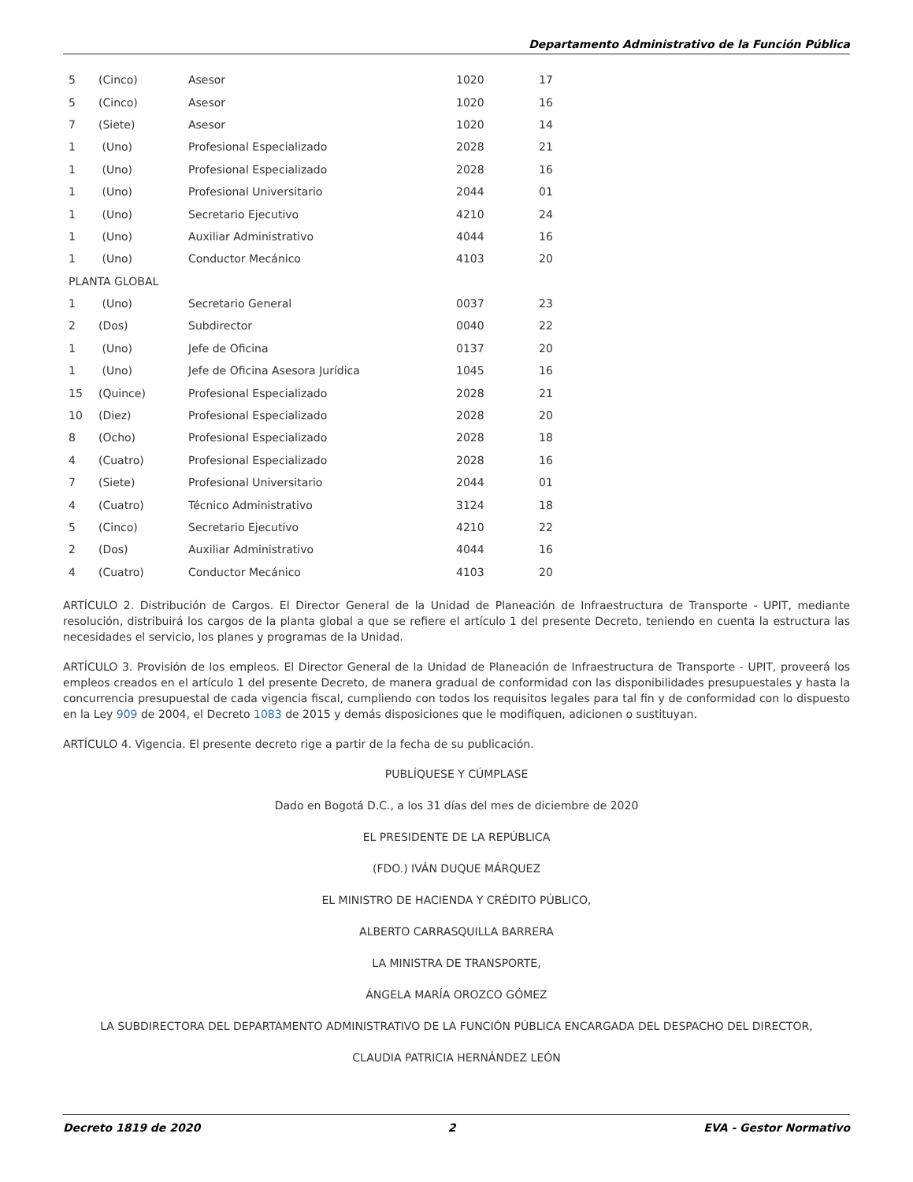Departamento Administrativo de la Función Pública
| 5 | (Cinco) | Asesor | 1020 | 17 |
| 5 | (Cinco) | Asesor | 1020 | 16 |
| 7 | (Siete) | Asesor | 1020 | 14 |
| 1 | (Uno) | Profesional Especializado | 2028 | 21 |
| 1 | (Uno) | Profesional Especializado | 2028 | 16 |
| 1 | (Uno) | Profesional Universitario | 2044 | 01 |
| 1 | (Uno) | Secretario Ejecutivo | 4210 | 24 |
| 1 | (Uno) | Auxiliar Administrativo | 4044 | 16 |
| 1 | (Uno) | Conductor Mecánico | 4103 | 20 |
| PLANTA GLOBAL | | | | |
| 1 | (Uno) | Secretario General | 0037 | 23 |
| 2 | (Dos) | Subdirector | 0040 | 22 |
| 1 | (Uno) | Jefe de Oficina | 0137 | 20 |
| 1 | (Uno) | Jefe de Oficina Asesora Jurídica | 1045 | 16 |
| 15 | (Quince) | Profesional Especializado | 2028 | 21 |
| 10 | (Diez) | Profesional Especializado | 2028 | 20 |
| 8 | (Ocho) | Profesional Especializado | 2028 | 18 |
| 4 | (Cuatro) | Profesional Especializado | 2028 | 16 |
| 7 | (Siete) | Profesional Universitario | 2044 | 01 |
| 4 | (Cuatro) | Técnico Administrativo | 3124 | 18 |
| 5 | (Cinco) | Secretario Ejecutivo | 4210 | 22 |
| 2 | (Dos) | Auxiliar Administrativo | 4044 | 16 |
| 4 | (Cuatro) | Conductor Mecánico | 4103 | 20 |
ARTÍCULO 2. Distribución de Cargos. El Director General de la Unidad de Planeación de Infraestructura de Transporte - UPIT, mediante resolución, distribuirá los cargos de la planta global a que se refiere el artículo 1 del presente Decreto, teniendo en cuenta la estructura las necesidades el servicio, los planes y programas de la Unidad.
ARTÍCULO 3. Provisión de los empleos. El Director General de la Unidad de Planeación de Infraestructura de Transporte - UPIT, proveerá los empleos creados en el artículo 1 del presente Decreto, de manera gradual de conformidad con las disponibilidades presupuestales y hasta la concurrencia presupuestal de cada vigencia fiscal, cumpliendo con todos los requisitos legales para tal fin y de conformidad con lo dispuesto en la Ley 909 de 2004, el Decreto 1083 de 2015 y demás disposiciones que le modifiquen, adicionen o sustituyan.
ARTÍCULO 4. Vigencia. El presente decreto rige a partir de la fecha de su publicación.
PUBLÍQUESE Y CÚMPLASE
Dado en Bogotá D.C., a los 31 días del mes de diciembre de 2020
EL PRESIDENTE DE LA REPÚBLICA
(FDO.) IVÁN DUQUE MÁRQUEZ
EL MINISTRO DE HACIENDA Y CRÉDITO PÚBLICO,
ALBERTO CARRASQUILLA BARRERA
LA MINISTRA DE TRANSPORTE,
ÁNGELA MARÍA OROZCO GÓMEZ
LA SUBDIRECTORA DEL DEPARTAMENTO ADMINISTRATIVO DE LA FUNCIÓN PÚBLICA ENCARGADA DEL DESPACHO DEL DIRECTOR,
CLAUDIA PATRICIA HERNÁNDEZ LEÓN
Decreto 1819 de 2020 2 EVA - Gestor Normativo